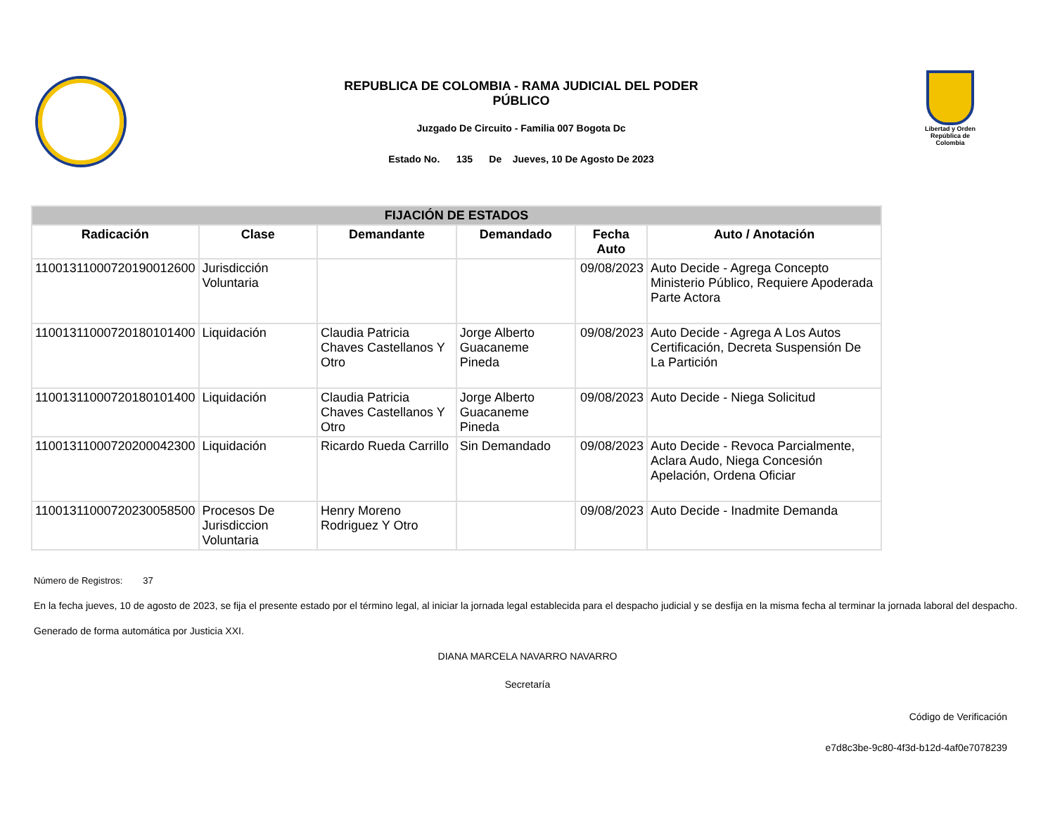REPUBLICA DE COLOMBIA - RAMA JUDICIAL DEL PODER
PÚBLICO
Juzgado De Circuito - Familia 007 Bogota Dc
Estado No. 135 De Jueves, 10 De Agosto De 2023
Libertad y Orden
República de Colombia
| FIJACIÓN DE ESTADOS | | | | | |
| Radicación | Clase | Demandante | Demandado | Fecha Auto | Auto / Anotación |
| 11001311000720190012600 | Jurisdicción Voluntaria | | | 09/08/2023 | Auto Decide - Agrega Concepto Ministerio Público, Requiere Apoderada Parte Actora |
| 11001311000720180101400 | Liquidación | Claudia Patricia Chaves Castellanos Y Otro | Jorge Alberto Guacaneme Pineda | 09/08/2023 | Auto Decide - Agrega A Los Autos Certificación, Decreta Suspensión De La Partición |
| 11001311000720180101400 | Liquidación | Claudia Patricia Chaves Castellanos Y Otro | Jorge Alberto Guacaneme Pineda | 09/08/2023 | Auto Decide - Niega Solicitud |
| 11001311000720200042300 | Liquidación | Ricardo Rueda Carrillo | Sin Demandado | 09/08/2023 | Auto Decide - Revoca Parcialmente, Aclara Audo, Niega Concesión Apelación, Ordena Oficiar |
| 11001311000720230058500 | Procesos De Jurisdiccion Voluntaria | Henry Moreno Rodriguez Y Otro | | 09/08/2023 | Auto Decide - Inadmite Demanda |
Número de Registros: 37
En la fecha jueves, 10 de agosto de 2023, se fija el presente estado por el término legal, al iniciar la jornada legal establecida para el despacho judicial y se desfija en la misma fecha al terminar la jornada laboral del despacho.
Generado de forma automática por Justicia XXI.
DIANA MARCELA NAVARRO NAVARRO
Secretaría
Código de Verificación
e7d8c3be-9c80-4f3d-b12d-4af0e7078239